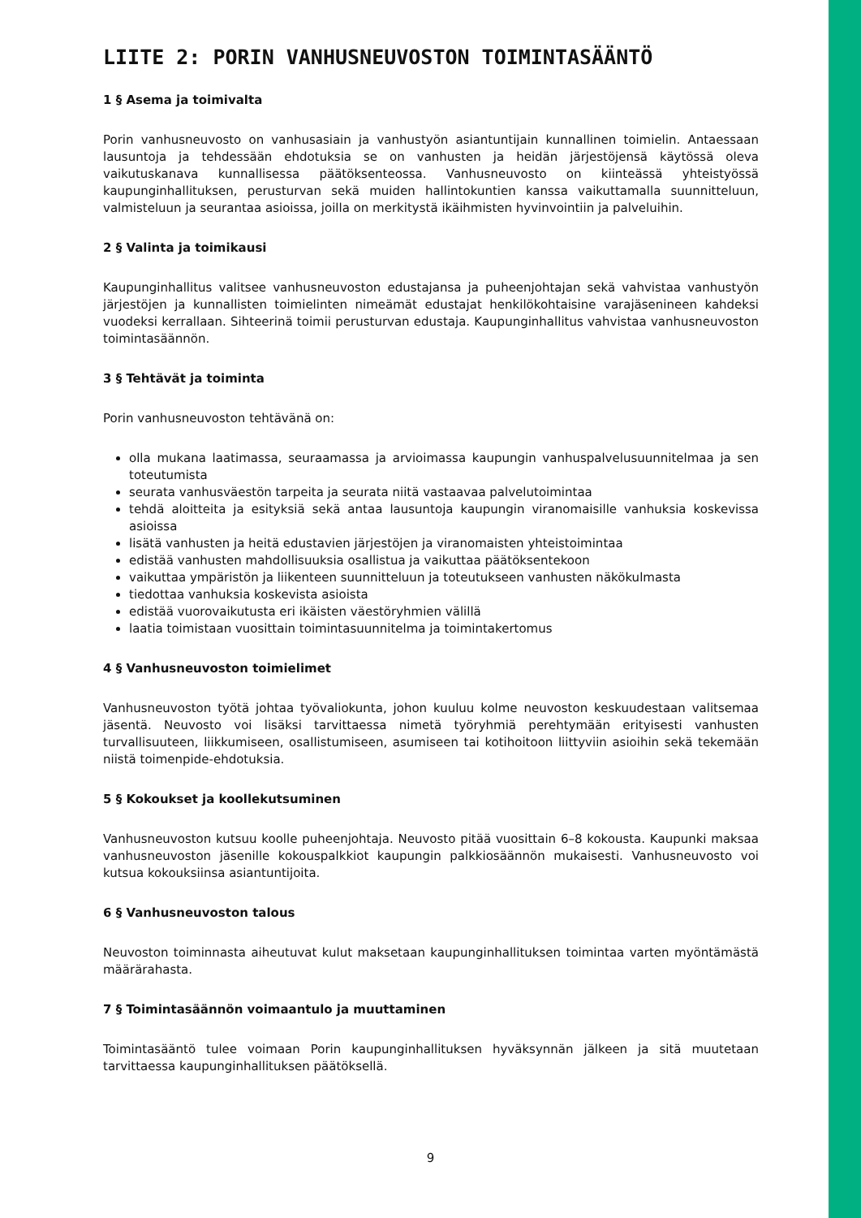LIITE 2: PORIN VANHUSNEUVOSTON TOIMINTASÄÄNTÖ
1 § Asema ja toimivalta
Porin vanhusneuvosto on vanhusasiain ja vanhustyön asiantuntijain kunnallinen toimielin. Antaessaan lausuntoja ja tehdessään ehdotuksia se on vanhusten ja heidän järjestöjensä käytössä oleva vaikutuskanava kunnallisessa päätöksenteossa. Vanhusneuvosto on kiinteässä yhteistyössä kaupunginhallituksen, perusturvan sekä muiden hallintokuntien kanssa vaikuttamalla suunnitteluun, valmisteluun ja seurantaa asioissa, joilla on merkitystä ikäihmisten hyvinvointiin ja palveluihin.
2 § Valinta ja toimikausi
Kaupunginhallitus valitsee vanhusneuvoston edustajansa ja puheenjohtajan sekä vahvistaa vanhustyön järjestöjen ja kunnallisten toimielinten nimeämät edustajat henkilökohtaisine varajäsenineen kahdeksi vuodeksi kerrallaan. Sihteerinä toimii perusturvan edustaja. Kaupunginhallitus vahvistaa vanhusneuvoston toimintasäännön.
3 § Tehtävät ja toiminta
Porin vanhusneuvoston tehtävänä on:
olla mukana laatimassa, seuraamassa ja arvioimassa kaupungin vanhuspalvelusuunnitelmaa ja sen toteutumista
seurata vanhusväestön tarpeita ja seurata niitä vastaavaa palvelutoimintaa
tehdä aloitteita ja esityksiä sekä antaa lausuntoja kaupungin viranomaisille vanhuksia koskevissa asioissa
lisätä vanhusten ja heitä edustavien järjestöjen ja viranomaisten yhteistoimintaa
edistää vanhusten mahdollisuuksia osallistua ja vaikuttaa päätöksentekoon
vaikuttaa ympäristön ja liikenteen suunnitteluun ja toteutukseen vanhusten näkökulmasta
tiedottaa vanhuksia koskevista asioista
edistää vuorovaikutusta eri ikäisten väestöryhmien välillä
laatia toimistaan vuosittain toimintasuunnitelma ja toimintakertomus
4 § Vanhusneuvoston toimielimet
Vanhusneuvoston työtä johtaa työvaliokunta, johon kuuluu kolme neuvoston keskuudestaan valitsemaa jäsentä. Neuvosto voi lisäksi tarvittaessa nimetä työryhmiä perehtymään erityisesti vanhusten turvallisuuteen, liikkumiseen, osallistumiseen, asumiseen tai kotihoitoon liittyviin asioihin sekä tekemään niistä toimenpide-ehdotuksia.
5 § Kokoukset ja koollekutsuminen
Vanhusneuvoston kutsuu koolle puheenjohtaja. Neuvosto pitää vuosittain 6–8 kokousta. Kaupunki maksaa vanhusneuvoston jäsenille kokouspalkkiot kaupungin palkkiosäännön mukaisesti. Vanhusneuvosto voi kutsua kokouksiinsa asiantuntijoita.
6 § Vanhusneuvoston talous
Neuvoston toiminnasta aiheutuvat kulut maksetaan kaupunginhallituksen toimintaa varten myöntämästä määrärahasta.
7 § Toimintasäännön voimaantulo ja muuttaminen
Toimintasääntö tulee voimaan Porin kaupunginhallituksen hyväksynnän jälkeen ja sitä muutetaan tarvittaessa kaupunginhallituksen päätöksellä.
9